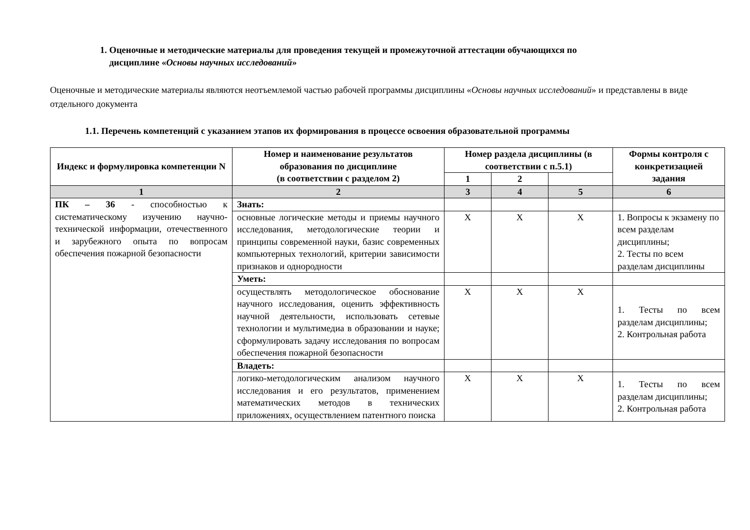1. Оценочные и методические материалы для проведения текущей и промежуточной аттестации обучающихся по
дисциплине «Основы научных исследований»
Оценочные и методические материалы являются неотъемлемой частью рабочей программы дисциплины «Основы научных исследований» и представлены в виде отдельного документа
1.1. Перечень компетенций с указанием этапов их формирования в процессе освоения образовательной программы
| Индекс и формулировка компетенции N | Номер и наименование результатов образования по дисциплине (в соответствии с разделом 2) | Номер раздела дисциплины (в соответствии с п.5.1) | | | Формы контроля с конкретизацией задания |
| --- | --- | --- | --- | --- | --- |
| | | 1 | 2 | | |
| 1 | 2 | 3 | 4 | 5 | 6 |
| ПК – 36 - способностью к систематическому изучению научно-технической информации, отечественного и зарубежного опыта по вопросам обеспечения пожарной безопасности | Знать: | | | | |
| | основные логические методы и приемы научного исследования, методологические теории и принципы современной науки, базис современных компьютерных технологий, критерии зависимости признаков и однородности | X | X | X | 1. Вопросы к экзамену по всем разделам дисциплины; 2. Тесты по всем разделам дисциплины |
| | Уметь: | | | | |
| | осуществлять методологическое обоснование научного исследования, оценить эффективность научной деятельности, использовать сетевые технологии и мультимедиа в образовании и науке; сформулировать задачу исследования по вопросам обеспечения пожарной безопасности | X | X | X | 1. Тесты по всем разделам дисциплины; 2. Контрольная работа |
| | Владеть: | | | | |
| | логико-методологическим анализом научного исследования и его результатов, применением математических методов в технических приложениях, осуществлением патентного поиска | X | X | X | 1. Тесты по всем разделам дисциплины; 2. Контрольная работа |